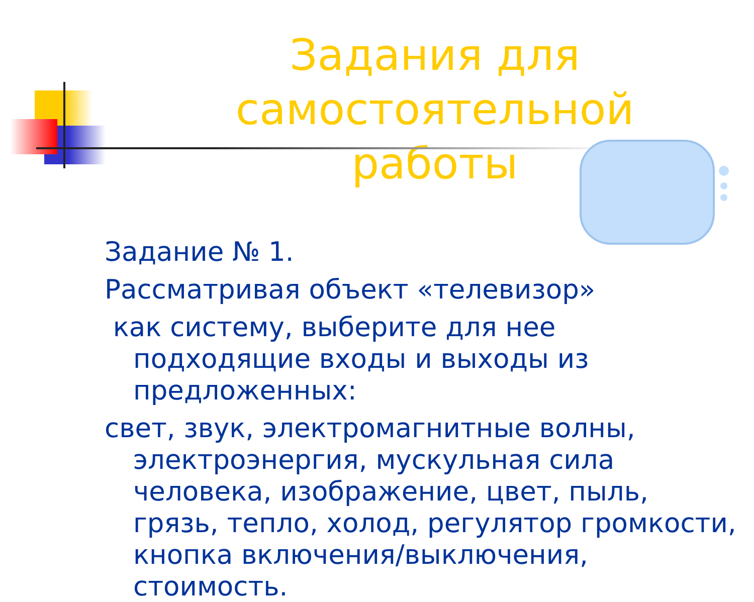Задания для самостоятельной работы
Задание № 1.
Рассматривая объект «телевизор»
как систему, выберите для нее подходящие входы и выходы из предложенных:
свет, звук, электромагнитные волны, электроэнергия, мускульная сила человека, изображение, цвет, пыль, грязь, тепло, холод, регулятор громкости, кнопка включения/выключения, стоимость.